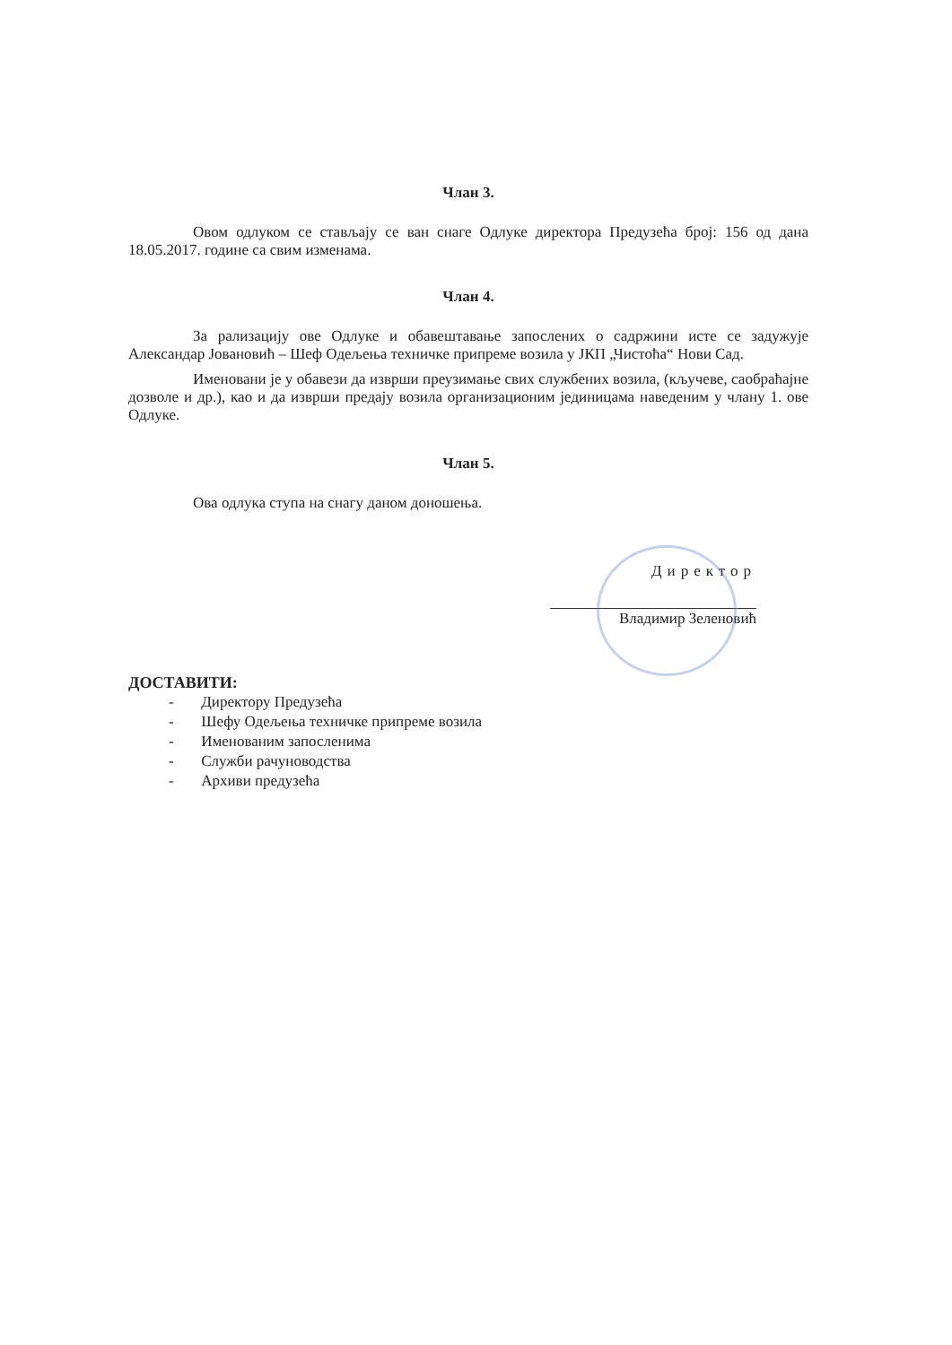Члан 3.
Овом одлуком се стављају се ван снаге Одлуке директора Предузећа број: 156 од дана 18.05.2017. године са свим изменама.
Члан 4.
За рализацију ове Одлуке и обавештавање запослених о садржини исте се задужује Александар Јовановић – Шеф Одељења техничке припреме возила у ЈКП „Чистоћа“ Нови Сад.
Именовани је у обавези да изврши преузимање свих службених возила, (кључеве, саобраћајне дозволе и др.), као и да изврши предају возила организационим јединицама наведеним у члану 1. ове Одлуке.
Члан 5.
Ова одлука ступа на снагу даном доношења.
Директор
Владимир Зеленовић
ДОСТАВИТИ:
- Директору Предузећа
- Шефу Одељења техничке припреме возила
- Именованим запосленима
- Служби рачуноводства
- Архиви предузећа